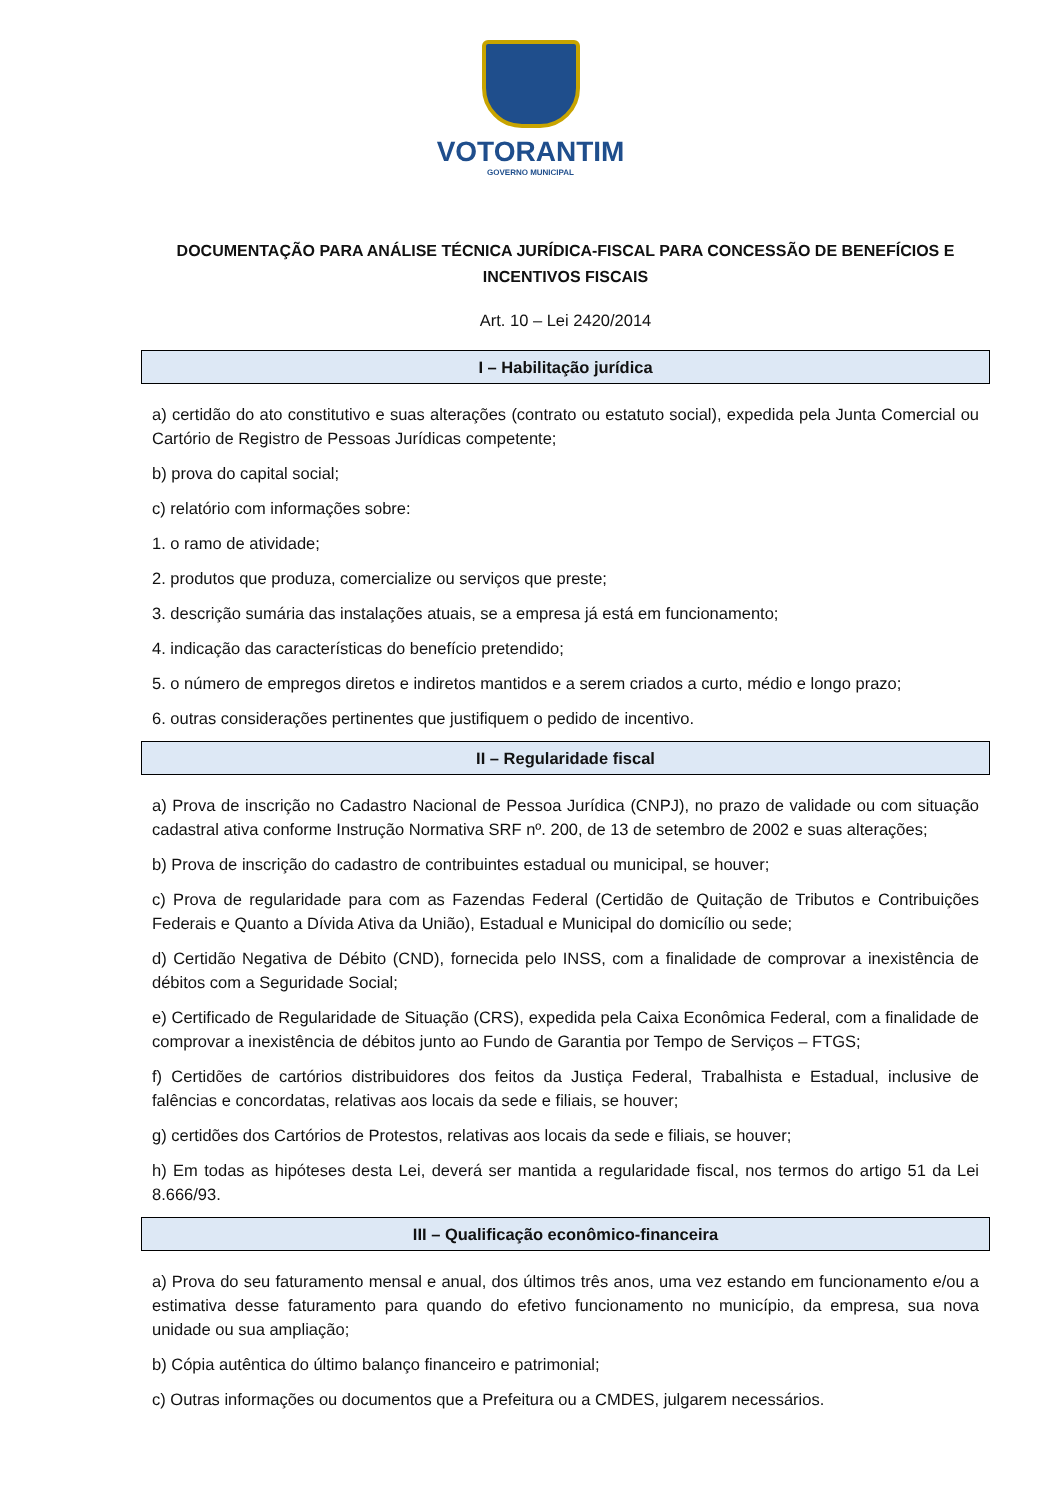VOTORANTIM
GOVERNO MUNICIPAL
DOCUMENTAÇÃO PARA ANÁLISE TÉCNICA JURÍDICA-FISCAL PARA CONCESSÃO DE BENEFÍCIOS E INCENTIVOS FISCAIS
Art. 10 – Lei 2420/2014
I – Habilitação jurídica
a) certidão do ato constitutivo e suas alterações (contrato ou estatuto social), expedida pela Junta Comercial ou Cartório de Registro de Pessoas Jurídicas competente;
b) prova do capital social;
c) relatório com informações sobre:
1. o ramo de atividade;
2. produtos que produza, comercialize ou serviços que preste;
3. descrição sumária das instalações atuais, se a empresa já está em funcionamento;
4. indicação das características do benefício pretendido;
5. o número de empregos diretos e indiretos mantidos e a serem criados a curto, médio e longo prazo;
6. outras considerações pertinentes que justifiquem o pedido de incentivo.
II – Regularidade fiscal
a) Prova de inscrição no Cadastro Nacional de Pessoa Jurídica (CNPJ), no prazo de validade ou com situação cadastral ativa conforme Instrução Normativa SRF nº. 200, de 13 de setembro de 2002 e suas alterações;
b) Prova de inscrição do cadastro de contribuintes estadual ou municipal, se houver;
c) Prova de regularidade para com as Fazendas Federal (Certidão de Quitação de Tributos e Contribuições Federais e Quanto a Dívida Ativa da União), Estadual e Municipal do domicílio ou sede;
d) Certidão Negativa de Débito (CND), fornecida pelo INSS, com a finalidade de comprovar a inexistência de débitos com a Seguridade Social;
e) Certificado de Regularidade de Situação (CRS), expedida pela Caixa Econômica Federal, com a finalidade de comprovar a inexistência de débitos junto ao Fundo de Garantia por Tempo de Serviços – FTGS;
f) Certidões de cartórios distribuidores dos feitos da Justiça Federal, Trabalhista e Estadual, inclusive de falências e concordatas, relativas aos locais da sede e filiais, se houver;
g) certidões dos Cartórios de Protestos, relativas aos locais da sede e filiais, se houver;
h) Em todas as hipóteses desta Lei, deverá ser mantida a regularidade fiscal, nos termos do artigo 51 da Lei 8.666/93.
III – Qualificação econômico-financeira
a) Prova do seu faturamento mensal e anual, dos últimos três anos, uma vez estando em funcionamento e/ou a estimativa desse faturamento para quando do efetivo funcionamento no município, da empresa, sua nova unidade ou sua ampliação;
b) Cópia autêntica do último balanço financeiro e patrimonial;
c) Outras informações ou documentos que a Prefeitura ou a CMDES, julgarem necessários.